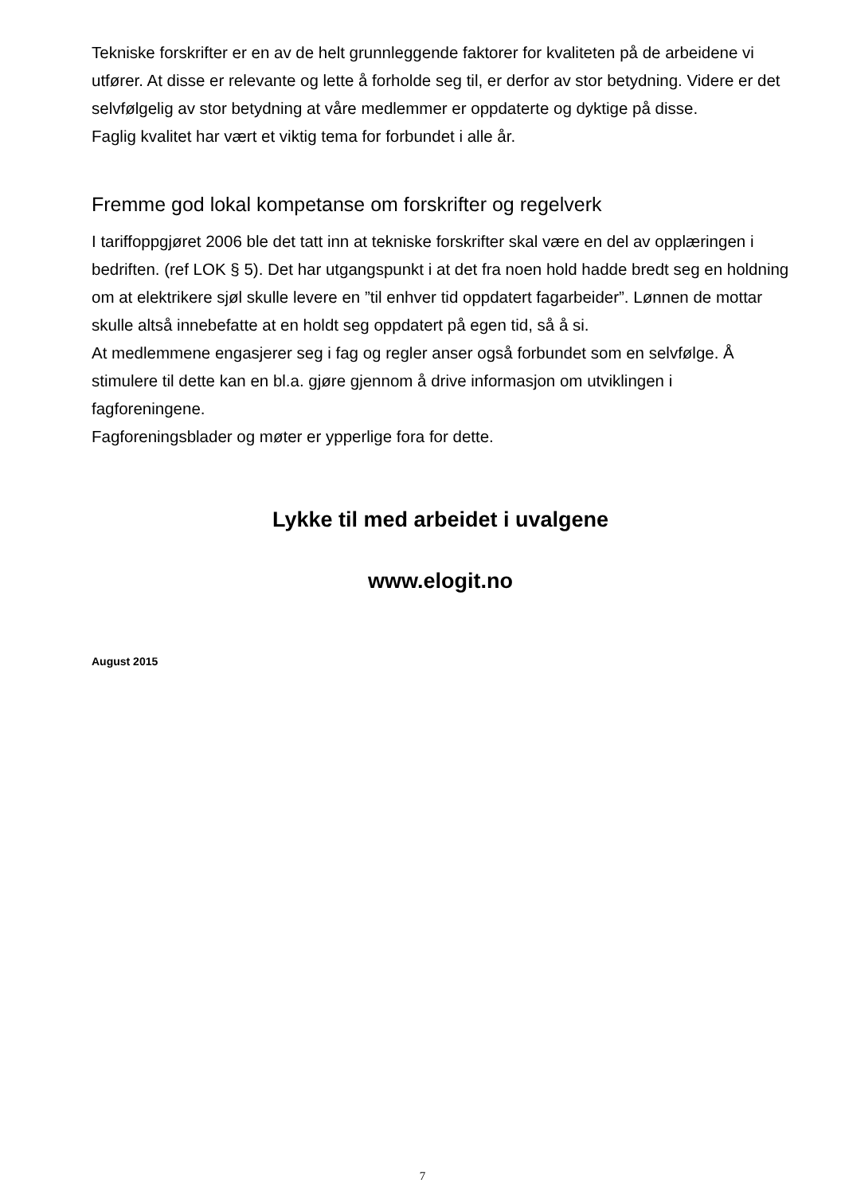Tekniske forskrifter er en av de helt grunnleggende faktorer for kvaliteten på de arbeidene vi utfører. At disse er relevante og lette å forholde seg til, er derfor av stor betydning. Videre er det selvfølgelig av stor betydning at våre medlemmer er oppdaterte og dyktige på disse.
Faglig kvalitet har vært et viktig tema for forbundet i alle år.
Fremme god lokal kompetanse om forskrifter og regelverk
I tariffoppgjøret 2006 ble det tatt inn at tekniske forskrifter skal være en del av opplæringen i bedriften. (ref LOK § 5). Det har utgangspunkt i at det fra noen hold hadde bredt seg en holdning om at elektrikere sjøl skulle levere en ”til enhver tid oppdatert fagarbeider”. Lønnen de mottar skulle altså innebefatte at en holdt seg oppdatert på egen tid, så å si.
At medlemmene engasjerer seg i fag og regler anser også forbundet som en selvfølge. Å stimulere til dette kan en bl.a. gjøre gjennom å drive informasjon om utviklingen i fagforeningene.
Fagforeningsblader og møter er ypperlige fora for dette.
Lykke til med arbeidet i uvalgene
www.elogit.no
August 2015
7